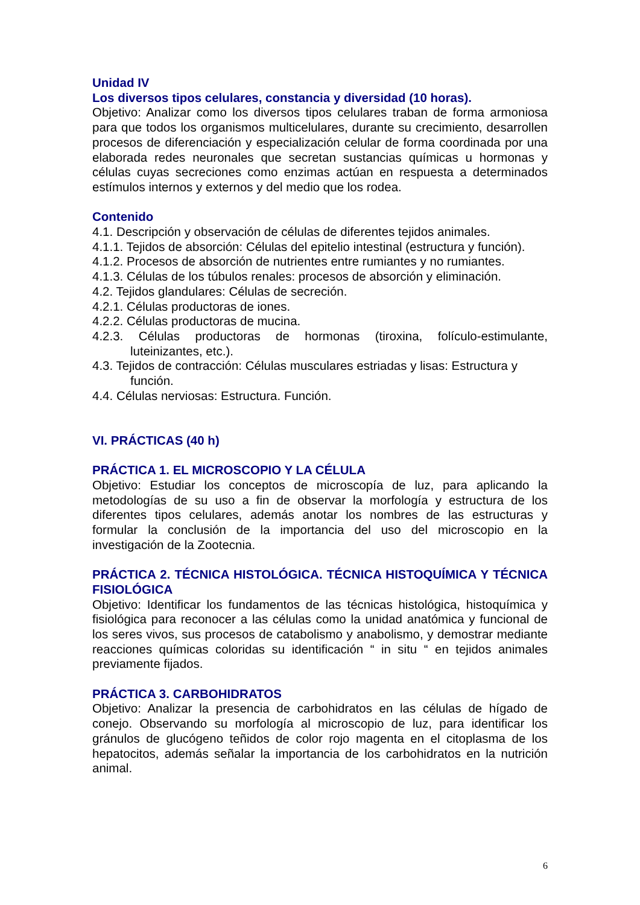Unidad IV
Los diversos tipos celulares, constancia y diversidad (10 horas).
Objetivo: Analizar como los diversos tipos celulares traban de forma armoniosa para que todos los organismos multicelulares, durante su crecimiento, desarrollen procesos de diferenciación y especialización celular de forma coordinada por una elaborada redes neuronales que secretan sustancias químicas u hormonas y células cuyas secreciones como enzimas actúan en respuesta a determinados estímulos internos y externos y del medio que los rodea.
Contenido
4.1. Descripción y observación de células de diferentes tejidos animales.
4.1.1. Tejidos de absorción: Células del epitelio intestinal (estructura y función).
4.1.2. Procesos de absorción de nutrientes entre rumiantes y no rumiantes.
4.1.3. Células de los túbulos renales: procesos de absorción y eliminación.
4.2. Tejidos glandulares: Células de secreción.
4.2.1. Células productoras de iones.
4.2.2. Células productoras de mucina.
4.2.3. Células productoras de hormonas (tiroxina, folículo-estimulante, luteinizantes, etc.).
4.3. Tejidos de contracción: Células musculares estriadas y lisas: Estructura y función.
4.4. Células nerviosas: Estructura. Función.
VI. PRÁCTICAS (40 h)
PRÁCTICA 1. EL MICROSCOPIO Y LA CÉLULA
Objetivo: Estudiar los conceptos de microscopía de luz, para aplicando la metodologías de su uso a fin de observar la morfología y estructura de los diferentes tipos celulares, además anotar los nombres de las estructuras y formular la conclusión de la importancia del uso del microscopio en la investigación de la Zootecnia.
PRÁCTICA 2. TÉCNICA HISTOLÓGICA. TÉCNICA HISTOQUÍMICA Y TÉCNICA FISIOLÓGICA
Objetivo: Identificar los fundamentos de las técnicas histológica, histoquímica y fisiológica para reconocer a las células como la unidad anatómica y funcional de los seres vivos, sus procesos de catabolismo y anabolismo, y demostrar mediante reacciones químicas coloridas su identificación “ in situ “ en tejidos animales previamente fijados.
PRÁCTICA 3. CARBOHIDRATOS
Objetivo: Analizar la presencia de carbohidratos en las células de hígado de conejo. Observando su morfología al microscopio de luz, para identificar los gránulos de glucógeno teñidos de color rojo magenta en el citoplasma de los hepatocitos, además señalar la importancia de los carbohidratos en la nutrición animal.
6